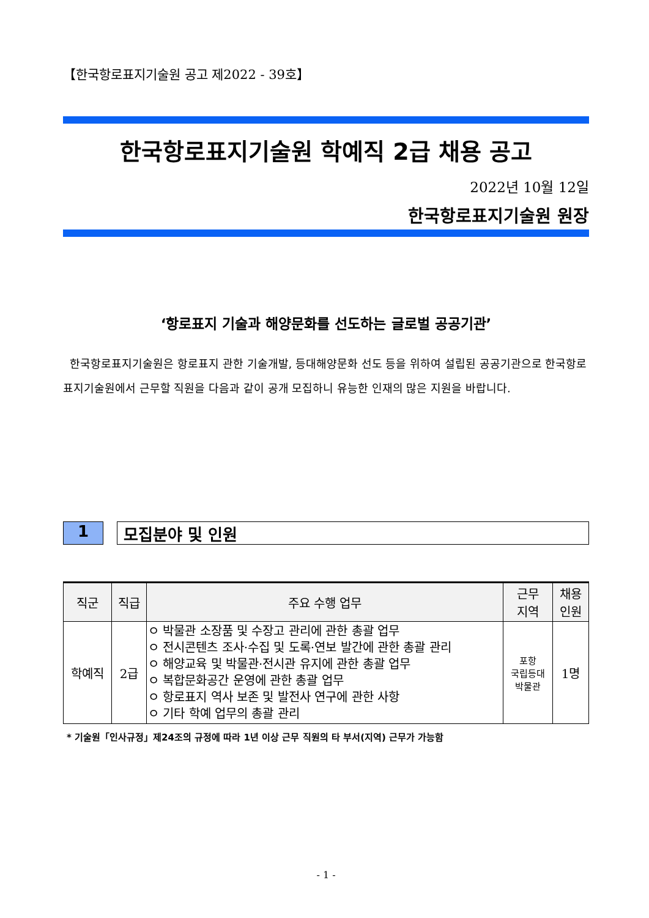【한국항로표지기술원 공고 제2022 - 39호】
한국항로표지기술원 학예직 2급 채용 공고
2022년 10월 12일
한국항로표지기술원 원장
‘항로표지 기술과 해양문화를 선도하는 글로벌 공공기관’
한국항로표지기술원은 항로표지 관한 기술개발, 등대해양문화 선도 등을 위하여 설립된 공공기관으로 한국항로표지기술원에서 근무할 직원을 다음과 같이 공개 모집하니 유능한 인재의 많은 지원을 바랍니다.
1 모집분야 및 인원
| 직군 | 직급 | 주요 수행 업무 | 근무 지역 | 채용 인원 |
| --- | --- | --- | --- | --- |
| 학예직 | 2급 | ㅇ 박물관 소장품 및 수장고 관리에 관한 총괄 업무 ㅇ 전시콘텐츠 조사·수집 및 도록·연보 발간에 관한 총괄 관리 ㅇ 해양교육 및 박물관·전시관 유지에 관한 총괄 업무 ㅇ 복합문화공간 운영에 관한 총괄 업무 ㅇ 항로표지 역사 보존 및 발전사 연구에 관한 사항 ㅇ 기타 학예 업무의 총괄 관리 | 포항 국립등대 박물관 | 1명 |
* 기술원「인사규정」제24조의 규정에 따라 1년 이상 근무 직원의 타 부서(지역) 근무가 가능함
- 1 -